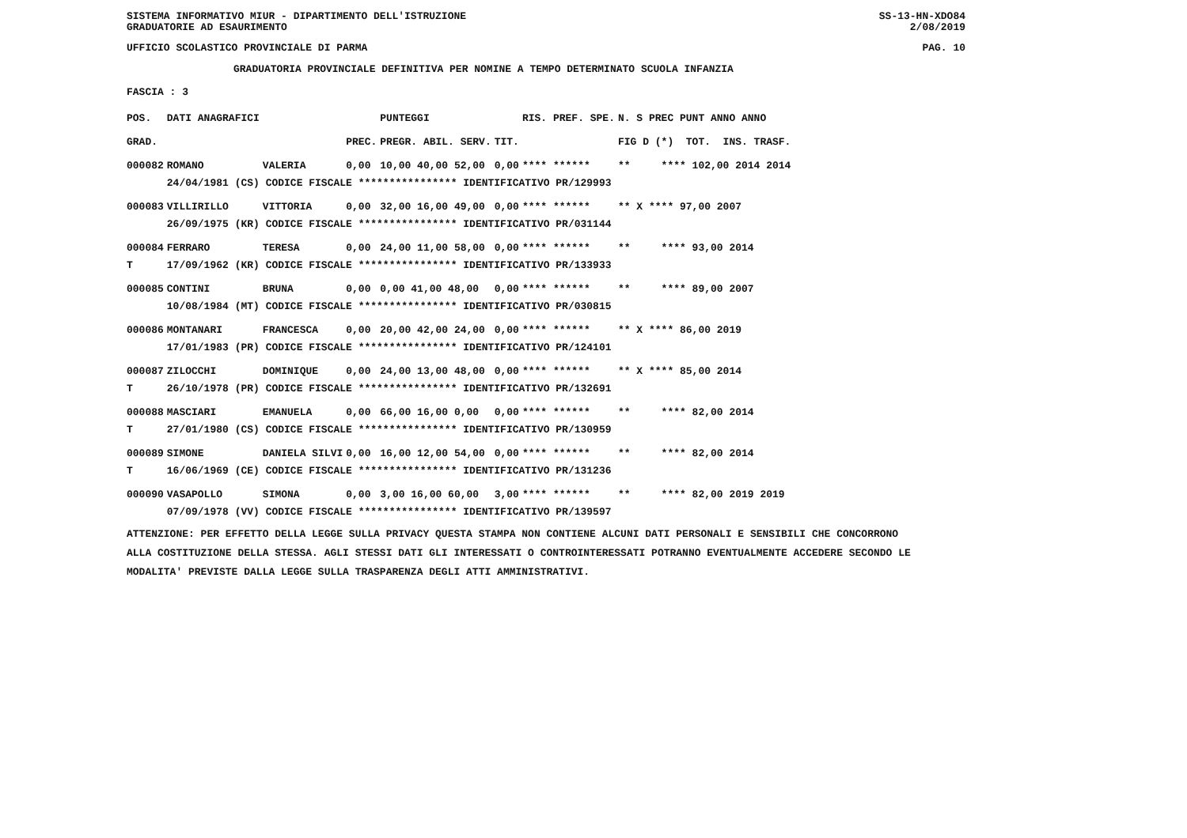SISTEMA INFORMATIVO MIUR - DIPARTIMENTO DELL'ISTRUZIONE
GRADUATORIE AD ESAURIMENTO SS-13-HN-XDO84
2/08/2019
UFFICIO SCOLASTICO PROVINCIALE DI PARMA PAG. 10
GRADUATORIA PROVINCIALE DEFINITIVA PER NOMINE A TEMPO DETERMINATO SCUOLA INFANZIA
FASCIA : 3
| POS. | DATI ANAGRAFICI | | | PUNTEGGI | | RIS. PREF. SPE. | N. S PREC PUNT ANNO ANNO |
| GRAD. | | | PREC. | PREGR. ABIL. SERV. | TIT. | | FIG D (*) TOT. INS. TRASF. |
| 000082 | ROMANO | VALERIA | 0,00 | 10,00 40,00 52,00 | 0,00 | **** ****** | ** **** 102,00 2014 2014 |
| | 24/04/1981 (CS) CODICE FISCALE **************** IDENTIFICATIVO PR/129993 | | | | | | |
| 000083 | VILLIRILLO | VITTORIA | 0,00 | 32,00 16,00 49,00 | 0,00 | **** ****** | ** X **** 97,00 2007 |
| | 26/09/1975 (KR) CODICE FISCALE **************** IDENTIFICATIVO PR/031144 | | | | | | |
| 000084 | FERRARO | TERESA | 0,00 | 24,00 11,00 58,00 | 0,00 | **** ****** | ** **** 93,00 2014 |
| T | 17/09/1962 (KR) CODICE FISCALE **************** IDENTIFICATIVO PR/133933 | | | | | | |
| 000085 | CONTINI | BRUNA | 0,00 | 0,00 41,00 48,00 | 0,00 | **** ****** | ** **** 89,00 2007 |
| | 10/08/1984 (MT) CODICE FISCALE **************** IDENTIFICATIVO PR/030815 | | | | | | |
| 000086 | MONTANARI | FRANCESCA | 0,00 | 20,00 42,00 24,00 | 0,00 | **** ****** | ** X **** 86,00 2019 |
| | 17/01/1983 (PR) CODICE FISCALE **************** IDENTIFICATIVO PR/124101 | | | | | | |
| 000087 | ZILOCCHI | DOMINIQUE | 0,00 | 24,00 13,00 48,00 | 0,00 | **** ****** | ** X **** 85,00 2014 |
| T | 26/10/1978 (PR) CODICE FISCALE **************** IDENTIFICATIVO PR/132691 | | | | | | |
| 000088 | MASCIARI | EMANUELA | 0,00 | 66,00 16,00 0,00 | 0,00 | **** ****** | ** **** 82,00 2014 |
| T | 27/01/1980 (CS) CODICE FISCALE **************** IDENTIFICATIVO PR/130959 | | | | | | |
| 000089 | SIMONE | DANIELA SILVI | 0,00 | 16,00 12,00 54,00 | 0,00 | **** ****** | ** **** 82,00 2014 |
| T | 16/06/1969 (CE) CODICE FISCALE **************** IDENTIFICATIVO PR/131236 | | | | | | |
| 000090 | VASAPOLLO | SIMONA | 0,00 | 3,00 16,00 60,00 | 3,00 | **** ****** | ** **** 82,00 2019 2019 |
| | 07/09/1978 (VV) CODICE FISCALE **************** IDENTIFICATIVO PR/139597 | | | | | | |
ATTENZIONE: PER EFFETTO DELLA LEGGE SULLA PRIVACY QUESTA STAMPA NON CONTIENE ALCUNI DATI PERSONALI E SENSIBILI CHE CONCORRONO ALLA COSTITUZIONE DELLA STESSA. AGLI STESSI DATI GLI INTERESSATI O CONTROINTERESSATI POTRANNO EVENTUALMENTE ACCEDERE SECONDO LE MODALITA' PREVISTE DALLA LEGGE SULLA TRASPARENZA DEGLI ATTI AMMINISTRATIVI.